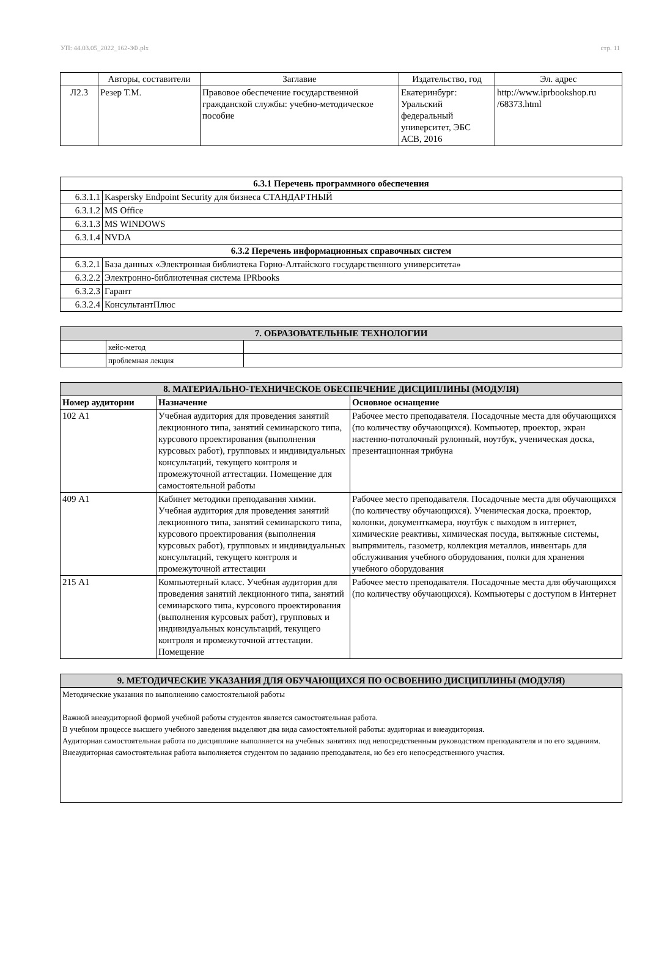УП: 44.03.05_2022_162-ЗФ.plx стр. 11
| | Авторы, составители | Заглавие | Издательство, год | Эл. адрес |
| Л2.3 | Резер Т.М. | Правовое обеспечение государственной гражданской службы: учебно-методическое пособие | Екатеринбург: Уральский федеральный университет, ЭБС АСВ, 2016 | http://www.iprbookshop.ru /68373.html |
| 6.3.1 Перечень программного обеспечения | |
| --- | --- |
| 6.3.1.1 | Kaspersky Endpoint Security для бизнеса СТАНДАРТНЫЙ |
| 6.3.1.2 | MS Office |
| 6.3.1.3 | MS WINDOWS |
| 6.3.1.4 | NVDA |
| 6.3.2 Перечень информационных справочных систем | |
| 6.3.2.1 | База данных «Электронная библиотека Горно-Алтайского государственного университета» |
| 6.3.2.2 | Электронно-библиотечная система IPRbooks |
| 6.3.2.3 | Гарант |
| 6.3.2.4 | КонсультантПлюс |
| 7. ОБРАЗОВАТЕЛЬНЫЕ ТЕХНОЛОГИИ | | |
| | кейс-метод | |
| | проблемная лекция | |
| 8. МАТЕРИАЛЬНО-ТЕХНИЧЕСКОЕ ОБЕСПЕЧЕНИЕ ДИСЦИПЛИНЫ (МОДУЛЯ) | | |
| Номер аудитории | Назначение | Основное оснащение |
| 102 А1 | Учебная аудитория для проведения занятий лекционного типа, занятий семинарского типа, курсового проектирования (выполнения курсовых работ), групповых и индивидуальных консультаций, текущего контроля и промежуточной аттестации. Помещение для самостоятельной работы | Рабочее место преподавателя. Посадочные места для обучающихся (по количеству обучающихся). Компьютер, проектор, экран настенно-потолочный рулонный, ноутбук, ученическая доска, презентационная трибуна |
| 409 А1 | Кабинет методики преподавания химии. Учебная аудитория для проведения занятий лекционного типа, занятий семинарского типа, курсового проектирования (выполнения курсовых работ), групповых и индивидуальных консультаций, текущего контроля и промежуточной аттестации | Рабочее место преподавателя. Посадочные места для обучающихся (по количеству обучающихся). Ученическая доска, проектор, колонки, документкамера, ноутбук с выходом в интернет, химические реактивы, химическая посуда, вытяжные системы, выпрямитель, газометр, коллекция металлов, инвентарь для обслуживания учебного оборудования, полки для хранения учебного оборудования |
| 215 А1 | Компьютерный класс. Учебная аудитория для проведения занятий лекционного типа, занятий семинарского типа, курсового проектирования (выполнения курсовых работ), групповых и индивидуальных консультаций, текущего контроля и промежуточной аттестации. Помещение | Рабочее место преподавателя. Посадочные места для обучающихся (по количеству обучающихся). Компьютеры с доступом в Интернет |
| 9. МЕТОДИЧЕСКИЕ УКАЗАНИЯ ДЛЯ ОБУЧАЮЩИХСЯ ПО ОСВОЕНИЮ ДИСЦИПЛИНЫ (МОДУЛЯ) |
| Методические указания по выполнению самостоятельной работы Важной внеаудиторной формой учебной работы студентов является самостоятельная работа. В учебном процессе высшего учебного заведения выделяют два вида самостоятельной работы: аудиторная и внеаудиторная. Аудиторная самостоятельная работа по дисциплине выполняется на учебных занятиях под непосредственным руководством преподавателя и по его заданиям. Внеаудиторная самостоятельная работа выполняется студентом по заданию преподавателя, но без его непосредственного участия. |